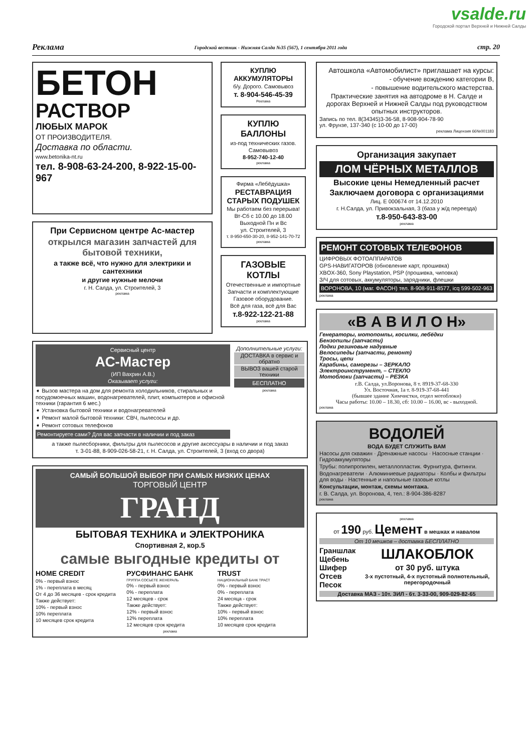vsalde.ru
Городской портал Верхней и Нижней Салды
Реклама Городской вестник - Нижняя Салда №35 (567), 1 сентября 2011 года стр. 20
БЕТОН
РАСТВОР
ЛЮБЫХ МАРОК
ОТ ПРОИЗВОДИТЕЛЯ.
Доставка по области.
www.betonika-nt.ru
тел. 8-908-63-24-200, 8-922-15-00-967
При Сервисном центре Ас-мастер
открылся магазин запчастей для бытовой техники,
а также всё, что нужно для электрики и сантехники
и другие нужные мелочи
г. Н. Салда, ул. Строителей, 3
реклама
КУПЛЮ АККУМУЛЯТОРЫ
б/у. Дорого. Самовывоз
т. 8-904-546-45-39
Реклама
КУПЛЮ БАЛЛОНЫ
из-под технических газов.
Самовывоз
8-952-740-12-40
реклама
Фирма «Лебёдушка»
РЕСТАВРАЦИЯ СТАРЫХ ПОДУШЕК
Мы работаем без перерыва!
Вт-Сб с 10.00 до 18.00
Выходной Пн и Вс
ул. Строителей, 3
т. 8-950-650-30-20, 8-952-141-70-72
реклама
ГАЗОВЫЕ КОТЛЫ
Отечественные и импортные
Запчасти и комплектующие
Газовое оборудование.
Всё для газа, всё для Вас
т.8-922-122-21-88
реклама
Сервисный центр
АС-Мастер
(ИП Вахрин А.В.)
Оказывает услуги:
➧ Вызов мастера на дом для ремонта холодильников, стиральных и посудомоечных машин, водонагревателей, плит, компьютеров и офисной техники (гарантия 6 мес.)
➧ Установка бытовой техники и водонагревателей
➧ Ремонт малой бытовой техники: СВЧ, пылесосы и др.
➧ Ремонт сотовых телефонов
Ремонтируете сами? Для вас запчасти в наличии и под заказ
Дополнительные услуги:
ДОСТАВКА в сервис и обратно
ВЫВОЗ вашей старой техники
БЕСПЛАТНО
реклама
а также пылесборники, фильтры для пылесосов и другие аксессуары в наличии и под заказ
т. 3-01-88, 8-909-026-58-21, г. Н. Салда, ул. Строителей, 3 (вход со двора)
САМЫЙ БОЛЬШОЙ ВЫБОР ПРИ САМЫХ НИЗКИХ ЦЕНАХ
ТОРГОВЫЙ ЦЕНТР
ГРАНД
БЫТОВАЯ ТЕХНИКА и ЭЛЕКТРОНИКА
Спортивная 2, кор.5
самые выгодные кредиты от
HOME CREDIT
0% - первый взнос
1% - переплата в месяц
От 4 до 36 месяцев - срок кредита
Также действует:
10% - первый взнос
10% переплата
10 месяцев срок кредита
РУСФИНАНС БАНК
ГРУППА СОСЬЕТЕ ЖЕНЕРАЛЬ
0% - первый взнос
0% - переплата
12 месяцев - срок
Также действует:
12% - первый взнос
12% переплата
12 месяцев срок кредита
TRUST
НАЦИОНАЛЬНЫЙ БАНК ТРАСТ
0% - первый взнос
0% - переплата
24 месяца - срок
Также действует:
10% - первый взнос
10% переплата
10 месяцев срок кредита
реклама
Автошкола «Автомобилист» приглашает на курсы:
- обучение вождению категории В,
- повышение водительского мастерства.
Практические занятия на автодроме в Н. Салде и дорогах Верхней и Нижней Салды под руководством опытных инструкторов.
Запись по тел. 8(34345)3-36-58, 8-908-904-78-90
ул. Фрунзе, 137-340 (с 10-00 до 17-00)
реклама Лицензия 66№001183
Организация закупает
ЛОМ ЧЁРНЫХ МЕТАЛЛОВ
Высокие цены Немедленный расчет
Заключаем договора с организациями
Лиц. Е 000674 от 14.12.2010
г. Н.Салда, ул. Привокзальная, 3 (база у ж/д переезда)
т.8-950-643-83-00
реклама
РЕМОНТ СОТОВЫХ ТЕЛЕФОНОВ
ЦИФРОВЫХ ФОТОАППАРАТОВ
GPS-НАВИГАТОРОВ (обновление карт, прошивка)
XBOX-360, Sony Playstation, PSP (прошивка, чиповка)
З/Ч для сотовых, аккумуляторы, зарядники, флешки
ВОРОНОВА, 10 (маг. ФАСОН) тел. 8-908-911-8577, icq 599-502-963
реклама
«В А В И Л О Н»
Генераторы, мотопомпы, косилки, лебёдки
Бензопилы (запчасти)
Лодки резиновые надувные
Велосипеды (запчасти, ремонт)
Тросы, цепи
Карабины, саморезы – ЗЕРКАЛО
Электроинструмент, – СТЕКЛО
Мотоблоки (запчасти) – РЕЗКА
г.В. Салда, ул.Воронова, 8 т. 8919-37-68-330
Ул. Восточная, 1а т. 8-919-37-68-441
(бывшее здание Химчистки, отдел мотоблоки)
Часы работы: 10.00 – 18.30, сб: 10.00 – 16.00, вс - выходной.
реклама
ВОДОЛЕЙ
ВОДА БУДЕТ СЛУЖИТЬ ВАМ
Насосы для скважин · Дренажные насосы · Насосные станции · Гидроаккумуляторы
Трубы: полипропилен, металлопластик. Фурнитура, фитинги.
Водонагреватели · Алюминиевые радиаторы · Колбы и фильтры для воды · Настенные и напольные газовые котлы
Консультации, монтаж, схемы монтажа.
г. В. Салда, ул. Воронова, 4, тел.: 8-904-386-8287
реклама
реклама
от 190 руб. Цемент в мешках и навалом
От 10 мешков – доставка БЕСПЛАТНО
Граншлак
Щебень
Шифер
Отсев
Песок
ШЛАКОБЛОК
от 30 руб. штука
3-х пустотный, 4-х пустотный полнотельный, перегородочный
Доставка МАЗ - 10т. ЗИЛ - 6т. 3-33-00, 909-029-82-65